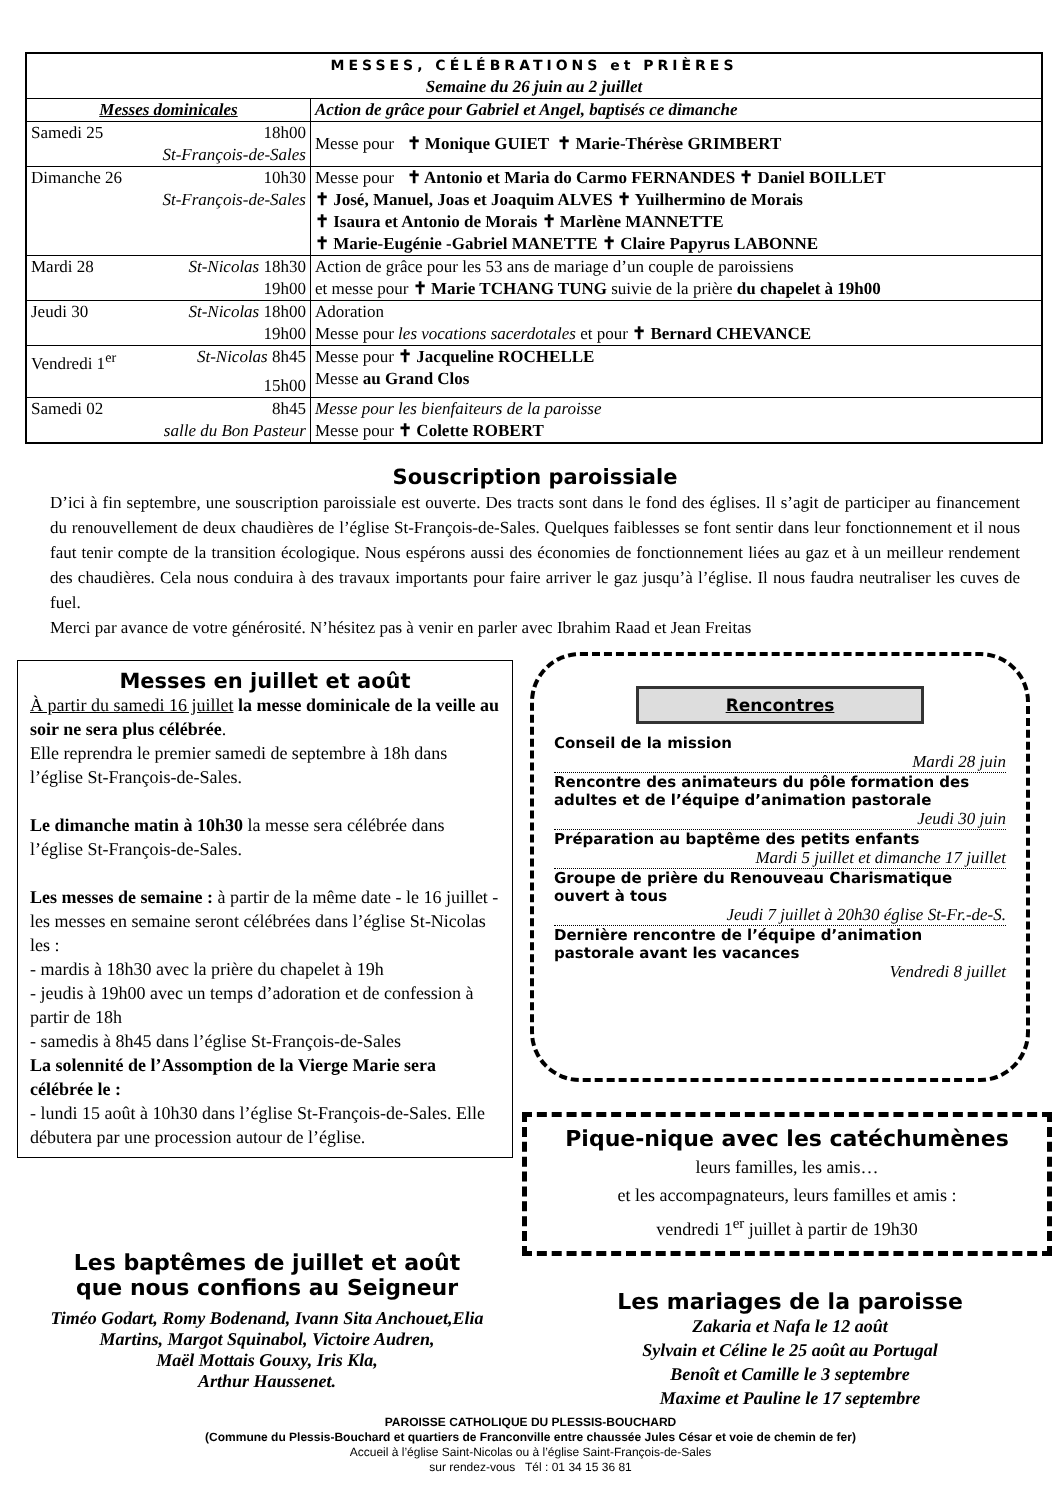| MESSES, CÉLÉBRATIONS et PRIÈRES Semaine du 26 juin au 2 juillet | |
| Messes dominicales | Action de grâce pour Gabriel et Angel, baptisés ce dimanche |
| Samedi 25 18h00 St-François-de-Sales | Messe pour ✝ Monique GUIET ✝ Marie-Thérèse GRIMBERT |
| Dimanche 26 10h30 St-François-de-Sales | Messe pour ✝ Antonio et Maria do Carmo FERNANDES ✝ Daniel BOILLET ✝ José, Manuel, Joas et Joaquim ALVES ✝ Yuilhermino de Morais ✝ Isaura et Antonio de Morais ✝ Marlène MANNETTE ✝ Marie-Eugénie -Gabriel MANETTE ✝ Claire Papyrus LABONNE |
| Mardi 28 St-Nicolas 18h30 19h00 | Action de grâce pour les 53 ans de mariage d’un couple de paroissiens et messe pour ✝ Marie TCHANG TUNG suivie de la prière du chapelet à 19h00 |
| Jeudi 30 St-Nicolas 18h00 19h00 | Adoration Messe pour les vocations sacerdotales et pour ✝ Bernard CHEVANCE |
| Vendredi 1<sup>er</sup> St-Nicolas 8h45 15h00 | Messe pour ✝ Jacqueline ROCHELLE Messe au Grand Clos |
| Samedi 02 8h45 salle du Bon Pasteur | Messe pour les bienfaiteurs de la paroisse Messe pour ✝ Colette ROBERT |
Souscription paroissiale
D’ici à fin septembre, une souscription paroissiale est ouverte. Des tracts sont dans le fond des églises. Il s’agit de participer au financement du renouvellement de deux chaudières de l’église St-François-de-Sales. Quelques faiblesses se font sentir dans leur fonctionnement et il nous faut tenir compte de la transition écologique. Nous espérons aussi des économies de fonctionnement liées au gaz et à un meilleur rendement des chaudières. Cela nous conduira à des travaux importants pour faire arriver le gaz jusqu’à l’église. Il nous faudra neutraliser les cuves de fuel.
Merci par avance de votre générosité. N’hésitez pas à venir en parler avec Ibrahim Raad et Jean Freitas
Messes en juillet et août
À partir du samedi 16 juillet la messe dominicale de la veille au soir ne sera plus célébrée.
Elle reprendra le premier samedi de septembre à 18h dans l’église St-François-de-Sales.
Le dimanche matin à 10h30 la messe sera célébrée dans l’église St-François-de-Sales.
Les messes de semaine : à partir de la même date - le 16 juillet - les messes en semaine seront célébrées dans l’église St-Nicolas les :
- mardis à 18h30 avec la prière du chapelet à 19h
- jeudis à 19h00 avec un temps d’adoration et de confession à partir de 18h
- samedis à 8h45 dans l’église St-François-de-Sales
La solennité de l’Assomption de la Vierge Marie sera célébrée le :
- lundi 15 août à 10h30 dans l’église St-François-de-Sales. Elle débutera par une procession autour de l’église.
Les baptêmes de juillet et août
que nous confions au Seigneur
Timéo Godart, Romy Bodenand, Ivann Sita Anchouet,Elia Martins, Margot Squinabol, Victoire Audren,
Maël Mottais Gouxy, Iris Kla,
Arthur Haussenet.
Rencontres
Conseil de la mission
Mardi 28 juin
Rencontre des animateurs du pôle formation des adultes et de l’équipe d’animation pastorale
Jeudi 30 juin
Préparation au baptême des petits enfants
Mardi 5 juillet et dimanche 17 juillet
Groupe de prière du Renouveau Charismatique ouvert à tous
Jeudi 7 juillet à 20h30 église St-Fr.-de-S.
Dernière rencontre de l’équipe d’animation pastorale avant les vacances
Vendredi 8 juillet
Pique-nique avec les catéchumènes
leurs familles, les amis…
et les accompagnateurs, leurs familles et amis :
vendredi 1<sup>er</sup> juillet à partir de 19h30
Les mariages de la paroisse
Zakaria et Nafa le 12 août
Sylvain et Céline le 25 août au Portugal
Benoît et Camille le 3 septembre
Maxime et Pauline le 17 septembre
PAROISSE CATHOLIQUE DU PLESSIS-BOUCHARD
(Commune du Plessis-Bouchard et quartiers de Franconville entre chaussée Jules César et voie de chemin de fer)
Accueil à l’église Saint-Nicolas ou à l’église Saint-François-de-Sales
sur rendez-vous Tél : 01 34 15 36 81